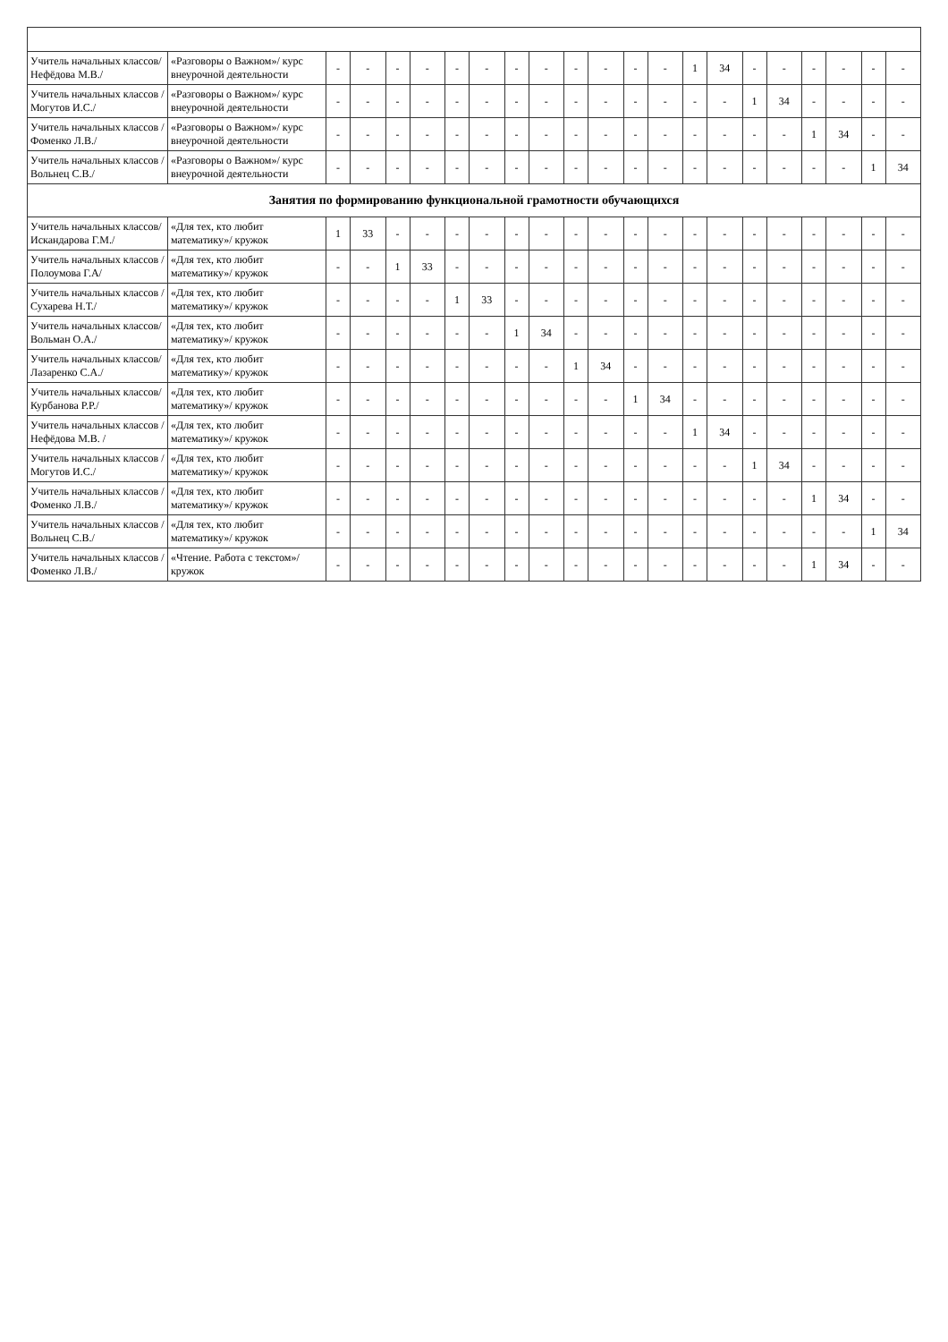| Учитель начальных классов/ Нефёдова М.В./ | «Разговоры о Важном»/ курс внеурочной деятельности | - | - | - | - | - | - | - | - | - | - | - | - | 1 | 34 | - | - | - | - | - | - |
| Учитель начальных классов /Могутов И.С./ | «Разговоры о Важном»/ курс внеурочной деятельности | - | - | - | - | - | - | - | - | - | - | - | - | - | - | 1 | 34 | - | - | - | - |
| Учитель начальных классов /Фоменко Л.В./ | «Разговоры о Важном»/ курс внеурочной деятельности | - | - | - | - | - | - | - | - | - | - | - | - | - | - | - | - | 1 | 34 | - | - |
| Учитель начальных классов /Вольнец С.В./ | «Разговоры о Важном»/ курс внеурочной деятельности | - | - | - | - | - | - | - | - | - | - | - | - | - | - | - | - | - | - | 1 | 34 |
| Занятия по формированию функциональной грамотности обучающихся | | | | | | | | | | | | | | | | | | | | | |
| Учитель начальных классов/ Искандарова Г.М./ | «Для тех, кто любит математику»/ кружок | 1 | 33 | - | - | - | - | - | - | - | - | - | - | - | - | - | - | - | - | - | - |
| Учитель начальных классов /Полоумова Г.А/ | «Для тех, кто любит математику»/ кружок | - | - | 1 | 33 | - | - | - | - | - | - | - | - | - | - | - | - | - | - | - | - |
| Учитель начальных классов /Сухарева Н.Т./ | «Для тех, кто любит математику»/ кружок | - | - | - | - | 1 | 33 | - | - | - | - | - | - | - | - | - | - | - | - | - | - |
| Учитель начальных классов/Вольман О.А./ | «Для тех, кто любит математику»/ кружок | - | - | - | - | - | - | 1 | 34 | - | - | - | - | - | - | - | - | - | - | - | - |
| Учитель начальных классов/Лазаренко С.А./ | «Для тех, кто любит математику»/ кружок | - | - | - | - | - | - | - | - | 1 | 34 | - | - | - | - | - | - | - | - | - | - |
| Учитель начальных классов/Курбанова Р.Р./ | «Для тех, кто любит математику»/ кружок | - | - | - | - | - | - | - | - | - | - | 1 | 34 | - | - | - | - | - | - | - | - |
| Учитель начальных классов /Нефёдова М.В. / | «Для тех, кто любит математику»/ кружок | - | - | - | - | - | - | - | - | - | - | - | - | 1 | 34 | - | - | - | - | - | - |
| Учитель начальных классов /Могутов И.С./ | «Для тех, кто любит математику»/ кружок | - | - | - | - | - | - | - | - | - | - | - | - | - | - | 1 | 34 | - | - | - | - |
| Учитель начальных классов /Фоменко Л.В./ | «Для тех, кто любит математику»/ кружок | - | - | - | - | - | - | - | - | - | - | - | - | - | - | - | - | 1 | 34 | - | - |
| Учитель начальных классов / Вольнец С.В./ | «Для тех, кто любит математику»/ кружок | - | - | - | - | - | - | - | - | - | - | - | - | - | - | - | - | - | - | 1 | 34 |
| Учитель начальных классов /Фоменко Л.В./ | «Чтение. Работа с текстом»/ кружок | - | - | - | - | - | - | - | - | - | - | - | - | - | - | - | - | 1 | 34 | - | - |